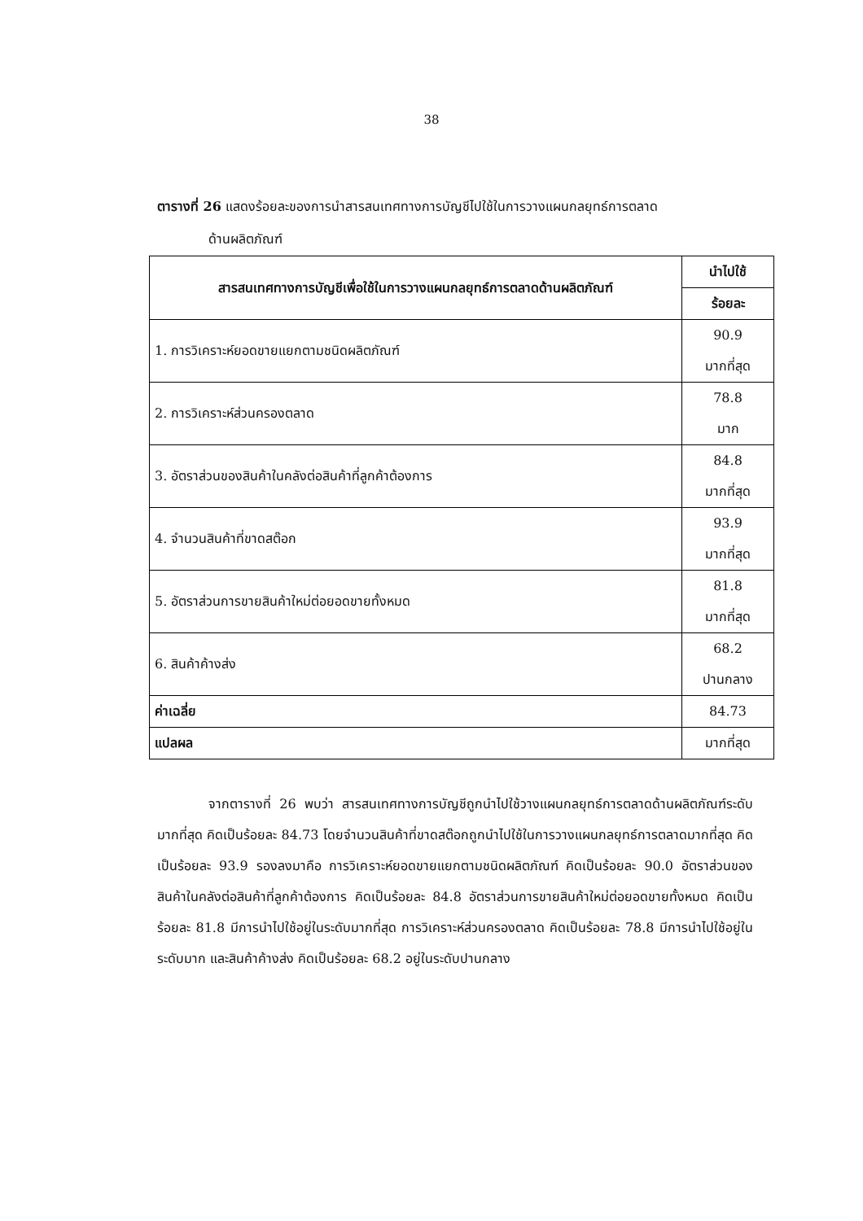38
ตารางที่ 26 แสดงร้อยละของการนำสารสนเทศทางการบัญชีไปใช้ในการวางแผนกลยุทธ์การตลาด
ด้านผลิตภัณฑ์
| สารสนเทศทางการบัญชีเพื่อใช้ในการวางแผนกลยุทธ์การตลาดด้านผลิตภัณฑ์ | นำไปใช้ |
| --- | --- |
| | ร้อยละ |
| 1. การวิเคราะห์ยอดขายแยกตามชนิดผลิตภัณฑ์ | 90.9 มากที่สุด |
| 2. การวิเคราะห์ส่วนครองตลาด | 78.8 มาก |
| 3. อัตราส่วนของสินค้าในคลังต่อสินค้าที่ลูกค้าต้องการ | 84.8 มากที่สุด |
| 4. จำนวนสินค้าที่ขาดสต๊อก | 93.9 มากที่สุด |
| 5. อัตราส่วนการขายสินค้าใหม่ต่อยอดขายทั้งหมด | 81.8 มากที่สุด |
| 6. สินค้าค้างส่ง | 68.2 ปานกลาง |
| ค่าเฉลี่ย | 84.73 |
| แปลผล | มากที่สุด |
จากตารางที่ 26 พบว่า สารสนเทศทางการบัญชีถูกนำไปใช้วางแผนกลยุทธ์การตลาดด้านผลิตภัณฑ์ระดับมากที่สุด คิดเป็นร้อยละ 84.73 โดยจำนวนสินค้าที่ขาดสต๊อกถูกนำไปใช้ในการวางแผนกลยุทธ์การตลาดมากที่สุด คิดเป็นร้อยละ 93.9 รองลงมาคือ การวิเคราะห์ยอดขายแยกตามชนิดผลิตภัณฑ์ คิดเป็นร้อยละ 90.0 อัตราส่วนของสินค้าในคลังต่อสินค้าที่ลูกค้าต้องการ คิดเป็นร้อยละ 84.8 อัตราส่วนการขายสินค้าใหม่ต่อยอดขายทั้งหมด คิดเป็นร้อยละ 81.8 มีการนำไปใช้อยู่ในระดับมากที่สุด การวิเคราะห์ส่วนครองตลาด คิดเป็นร้อยละ 78.8 มีการนำไปใช้อยู่ในระดับมาก และสินค้าค้างส่ง คิดเป็นร้อยละ 68.2 อยู่ในระดับปานกลาง